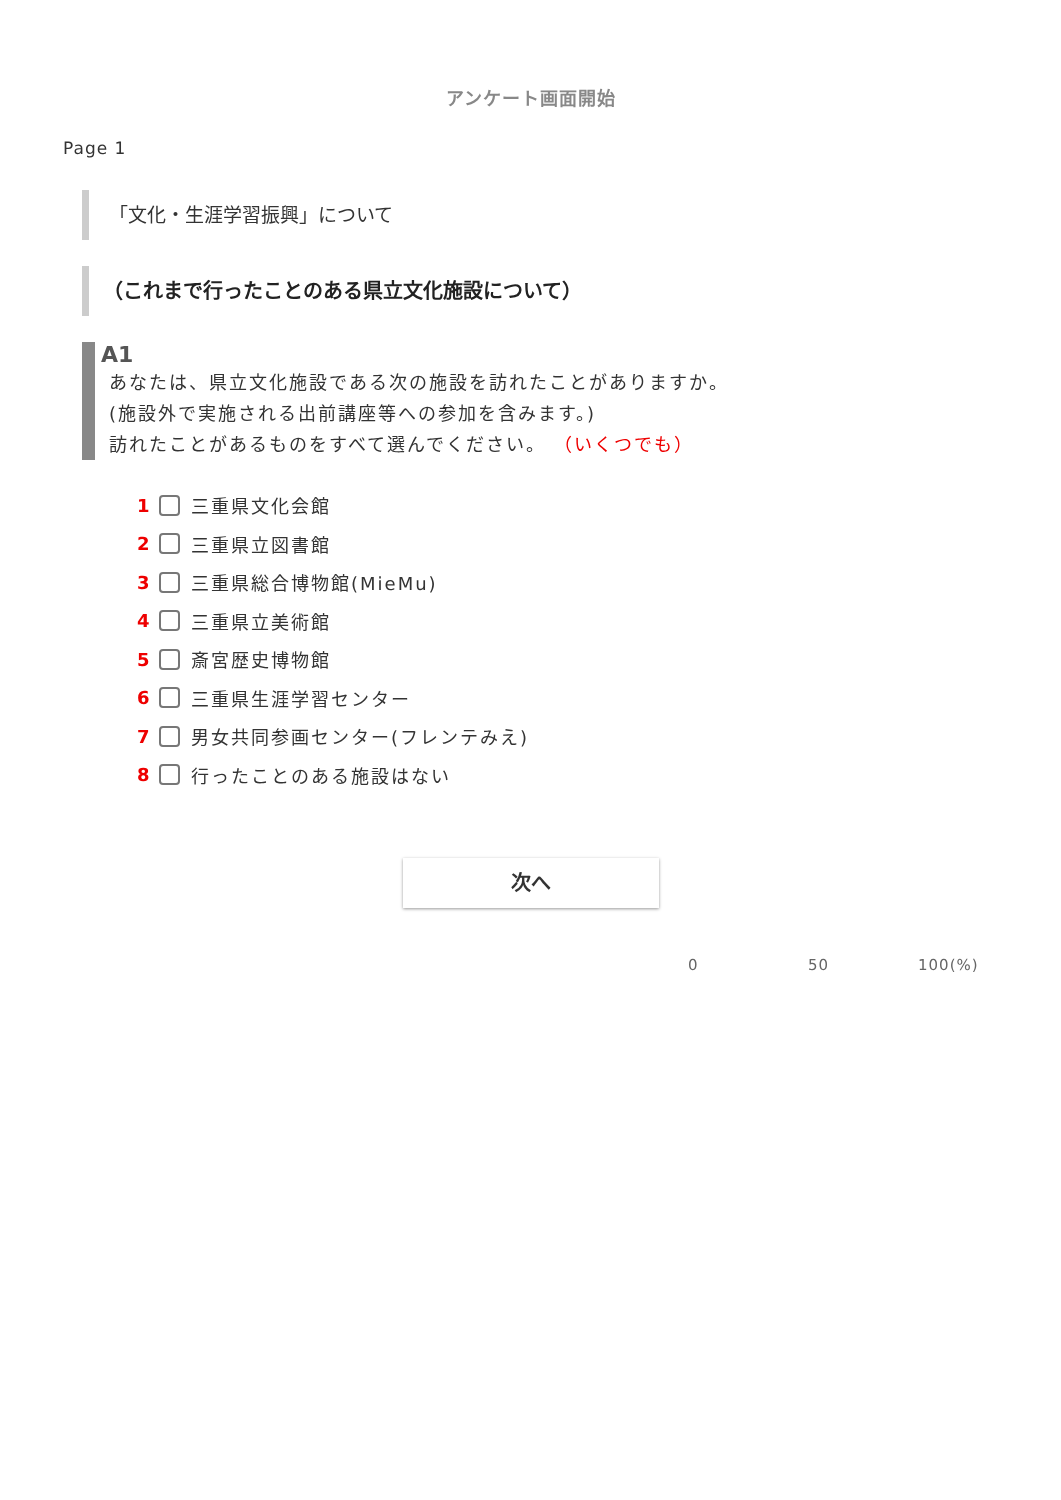アンケート画面開始
Page 1
「文化・生涯学習振興」について
（これまで行ったことのある県立文化施設について）
A1
あなたは、県立文化施設である次の施設を訪れたことがありますか。
(施設外で実施される出前講座等への参加を含みます。)
訪れたことがあるものをすべて選んでください。 （いくつでも）
1 三重県文化会館
2 三重県立図書館
3 三重県総合博物館(MieMu)
4 三重県立美術館
5 斎宮歴史博物館
6 三重県生涯学習センター
7 男女共同参画センター(フレンテみえ)
8 行ったことのある施設はない
次へ
0 50 100(%)